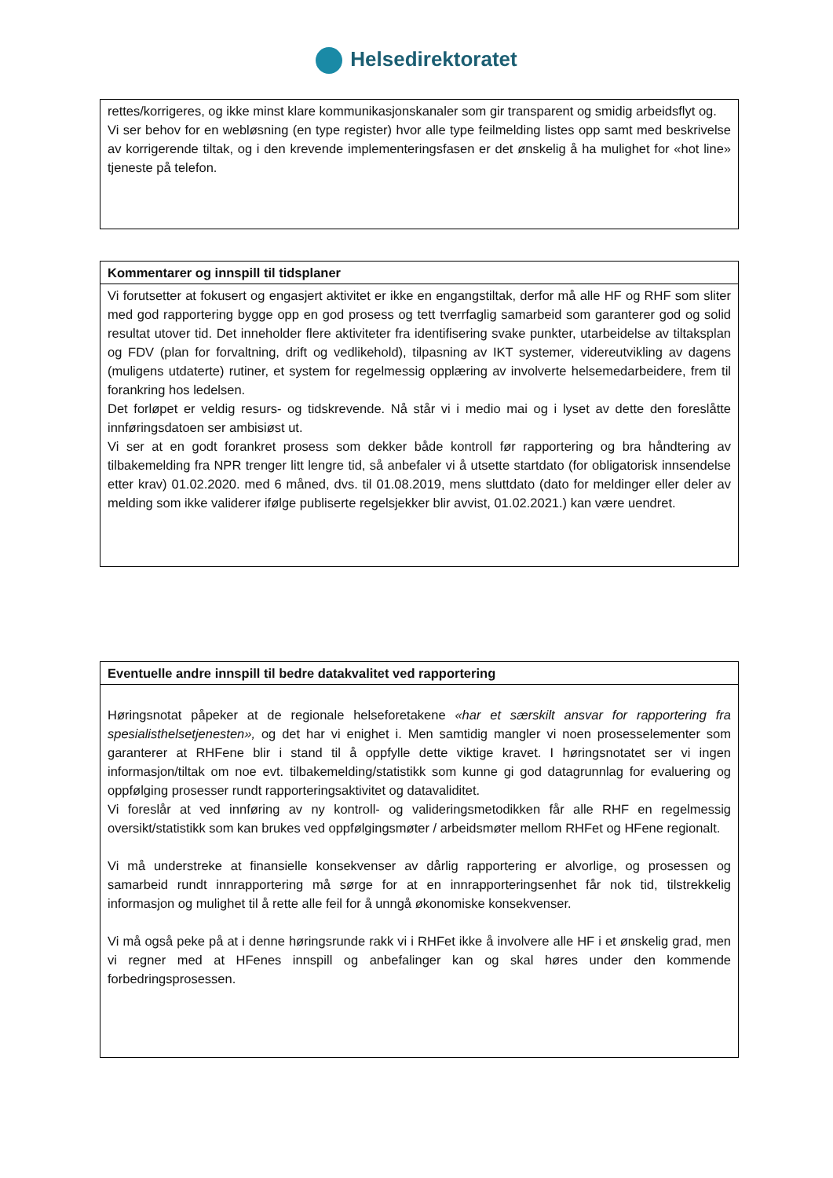Helsedirektoratet
| rettes/korrigeres, og ikke minst klare kommunikasjonskanaler som gir transparent og smidig arbeidsflyt og. Vi ser behov for en webløsning (en type register) hvor alle type feilmelding listes opp samt med beskrivelse av korrigerende tiltak, og i den krevende implementeringsfasen er det ønskelig å ha mulighet for «hot line» tjeneste på telefon. |
| Kommentarer og innspill til tidsplaner |
| --- |
| Vi forutsetter at fokusert og engasjert aktivitet er ikke en engangstiltak, derfor må alle HF og RHF som sliter med god rapportering bygge opp en god prosess og tett tverrfaglig samarbeid som garanterer god og solid resultat utover tid. Det inneholder flere aktiviteter fra identifisering svake punkter, utarbeidelse av tiltaksplan og FDV (plan for forvaltning, drift og vedlikehold), tilpasning av IKT systemer, videreutvikling av dagens (muligens utdaterte) rutiner, et system for regelmessig opplæring av involverte helsemedarbeidere, frem til forankring hos ledelsen. Det forløpet er veldig resurs- og tidskrevende. Nå står vi i medio mai og i lyset av dette den foreslåtte innføringsdatoen ser ambisiøst ut. Vi ser at en godt forankret prosess som dekker både kontroll før rapportering og bra håndtering av tilbakemelding fra NPR trenger litt lengre tid, så anbefaler vi å utsette startdato (for obligatorisk innsendelse etter krav) 01.02.2020. med 6 måned, dvs. til 01.08.2019, mens sluttdato (dato for meldinger eller deler av melding som ikke validerer ifølge publiserte regelsjekker blir avvist, 01.02.2021.) kan være uendret. |
| Eventuelle andre innspill til bedre datakvalitet ved rapportering |
| --- |
| Høringsnotat påpeker at de regionale helseforetakene «har et særskilt ansvar for rapportering fra spesialisthelsetjenesten», og det har vi enighet i. Men samtidig mangler vi noen prosesselementer som garanterer at RHFene blir i stand til å oppfylle dette viktige kravet. I høringsnotatet ser vi ingen informasjon/tiltak om noe evt. tilbakemelding/statistikk som kunne gi god datagrunnlag for evaluering og oppfølging prosesser rundt rapporteringsaktivitet og datavaliditet. Vi foreslår at ved innføring av ny kontroll- og valideringsmetodikken får alle RHF en regelmessig oversikt/statistikk som kan brukes ved oppfølgingsmøter / arbeidsmøter mellom RHFet og HFene regionalt. Vi må understreke at finansielle konsekvenser av dårlig rapportering er alvorlige, og prosessen og samarbeid rundt innrapportering må sørge for at en innrapporteringsenhet får nok tid, tilstrekkelig informasjon og mulighet til å rette alle feil for å unngå økonomiske konsekvenser. Vi må også peke på at i denne høringsrunde rakk vi i RHFet ikke å involvere alle HF i et ønskelig grad, men vi regner med at HFenes innspill og anbefalinger kan og skal høres under den kommende forbedringsprosessen. |